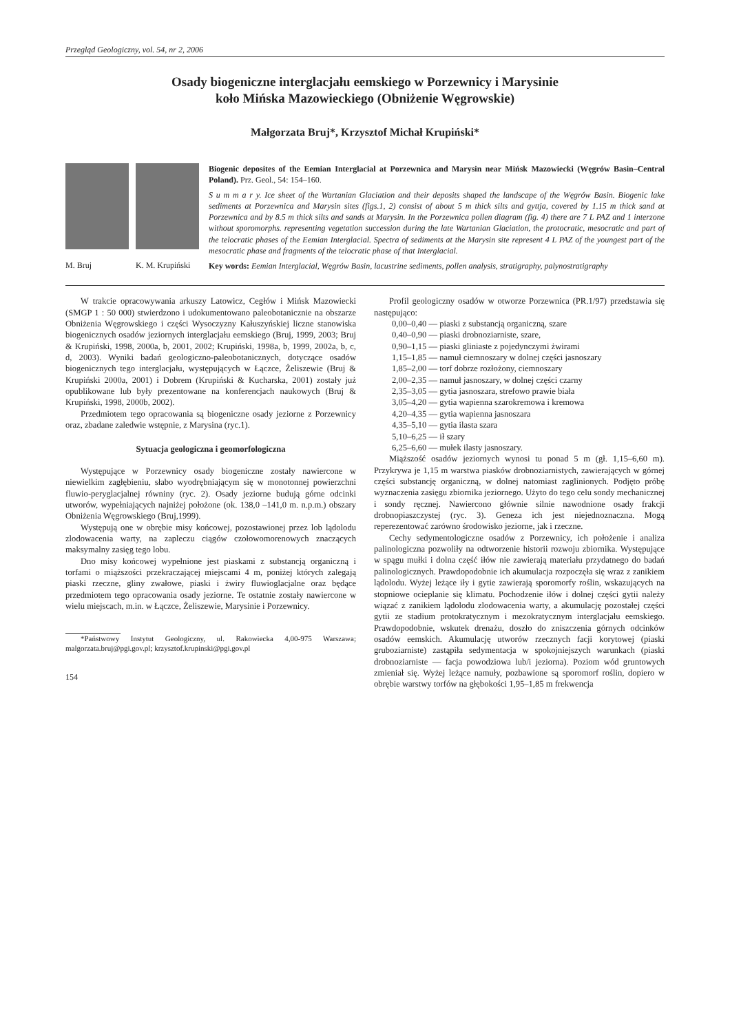Przegląd Geologiczny, vol. 54, nr 2, 2006
Osady biogeniczne interglacjału eemskiego w Porzewnicy i Marysinie
koło Mińska Mazowieckiego (Obniżenie Węgrowskie)
Małgorzata Bruj*, Krzysztof Michał Krupiński*
M. Bruj K. M. Krupiński
Biogenic deposites of the Eemian Interglacial at Porzewnica and Marysin near Mińsk Mazowiecki (Węgrów Basin–Central Poland). Prz. Geol., 54: 154–160.
S u m m a r y. Ice sheet of the Wartanian Glaciation and their deposits shaped the landscape of the Węgrów Basin. Biogenic lake sediments at Porzewnica and Marysin sites (figs.1, 2) consist of about 5 m thick silts and gyttja, covered by 1.15 m thick sand at Porzewnica and by 8.5 m thick silts and sands at Marysin. In the Porzewnica pollen diagram (fig. 4) there are 7 L PAZ and 1 interzone without sporomorphs. representing vegetation succession during the late Wartanian Glaciation, the protocratic, mesocratic and part of the telocratic phases of the Eemian Interglacial. Spectra of sediments at the Marysin site represent 4 L PAZ of the youngest part of the mesocratic phase and fragments of the telocratic phase of that Interglacial.
Key words: Eemian Interglacial, Węgrów Basin, lacustrine sediments, pollen analysis, stratigraphy, palynostratigraphy
W trakcie opracowywania arkuszy Latowicz, Cegłów i Mińsk Mazowiecki (SMGP 1 : 50 000) stwierdzono i udokumentowano paleobotanicznie na obszarze Obniżenia Węgrowskiego i części Wysoczyzny Kałuszyńskiej liczne stanowiska biogenicznych osadów jeziornych interglacjału eemskiego (Bruj, 1999, 2003; Bruj & Krupiński, 1998, 2000a, b, 2001, 2002; Krupiński, 1998a, b, 1999, 2002a, b, c, d, 2003). Wyniki badań geologiczno-paleobotanicznych, dotyczące osadów biogenicznych tego interglacjału, występujących w Łączce, Żeliszewie (Bruj & Krupiński 2000a, 2001) i Dobrem (Krupiński & Kucharska, 2001) zostały już opublikowane lub były prezentowane na konferencjach naukowych (Bruj & Krupiński, 1998, 2000b, 2002).
Przedmiotem tego opracowania są biogeniczne osady jeziorne z Porzewnicy oraz, zbadane zaledwie wstępnie, z Marysina (ryc.1).
Sytuacja geologiczna i geomorfologiczna
Występujące w Porzewnicy osady biogeniczne zostały nawiercone w niewielkim zagłębieniu, słabo wyodrębniającym się w monotonnej powierzchni fluwio-peryglacjalnej równiny (ryc. 2). Osady jeziorne budują górne odcinki utworów, wypełniających najniżej położone (ok. 138,0 –141,0 m. n.p.m.) obszary Obniżenia Węgrowskiego (Bruj,1999).
Występują one w obrębie misy końcowej, pozostawionej przez lob lądolodu zlodowacenia warty, na zapleczu ciągów czołowomorenowych znaczących maksymalny zasięg tego lobu.
Dno misy końcowej wypełnione jest piaskami z substancją organiczną i torfami o miąższości przekraczającej miejscami 4 m, poniżej których zalegają piaski rzeczne, gliny zwałowe, piaski i żwiry fluwioglacjalne oraz będące przedmiotem tego opracowania osady jeziorne. Te ostatnie zostały nawiercone w wielu miejscach, m.in. w Łączce, Żeliszewie, Marysinie i Porzewnicy.
*Państwowy Instytut Geologiczny, ul. Rakowiecka 4,00-975 Warszawa; malgorzata.bruj@pgi.gov.pl; krzysztof.krupinski@pgi.gov.pl
154
Profil geologiczny osadów w otworze Porzewnica (PR.1/97) przedstawia się następująco:
0,00–0,40 — piaski z substancją organiczną, szare
0,40–0,90 — piaski drobnoziarniste, szare,
0,90–1,15 — piaski gliniaste z pojedynczymi żwirami
1,15–1,85 — namuł ciemnoszary w dolnej części jasnoszary
1,85–2,00 — torf dobrze rozłożony, ciemnoszary
2,00–2,35 — namuł jasnoszary, w dolnej części czarny
2,35–3,05 — gytia jasnoszara, strefowo prawie biała
3,05–4,20 — gytia wapienna szarokremowa i kremowa
4,20–4,35 — gytia wapienna jasnoszara
4,35–5,10 — gytia ilasta szara
5,10–6,25 — ił szary
6,25–6,60 — mułek ilasty jasnoszary.
Miąższość osadów jeziornych wynosi tu ponad 5 m (gł. 1,15–6,60 m). Przykrywa je 1,15 m warstwa piasków drobnoziarnistych, zawierających w górnej części substancję organiczną, w dolnej natomiast zaglinionych. Podjęto próbę wyznaczenia zasięgu zbiornika jeziornego. Użyto do tego celu sondy mechanicznej i sondy ręcznej. Nawiercono głównie silnie nawodnione osady frakcji drobnopiaszczystej (ryc. 3). Geneza ich jest niejednoznaczna. Mogą reperezentować zarówno środowisko jeziorne, jak i rzeczne.
Cechy sedymentologiczne osadów z Porzewnicy, ich położenie i analiza palinologiczna pozwoliły na odtworzenie historii rozwoju zbiornika. Występujące w spągu mułki i dolna część iłów nie zawierają materiału przydatnego do badań palinologicznych. Prawdopodobnie ich akumulacja rozpoczęła się wraz z zanikiem lądolodu. Wyżej leżące iły i gytie zawierają sporomorfy roślin, wskazujących na stopniowe ocieplanie się klimatu. Pochodzenie iłów i dolnej części gytii należy wiązać z zanikiem lądolodu zlodowacenia warty, a akumulację pozostałej części gytii ze stadium protokratycznym i mezokratycznym interglacjału eemskiego. Prawdopodobnie, wskutek drenażu, doszło do zniszczenia górnych odcinków osadów eemskich. Akumulację utworów rzecznych facji korytowej (piaski gruboziarniste) zastąpiła sedymentacja w spokojniejszych warunkach (piaski drobnoziarniste — facja powodziowa lub/i jeziorna). Poziom wód gruntowych zmieniał się. Wyżej leżące namuły, pozbawione są sporomorf roślin, dopiero w obrębie warstwy torfów na głębokości 1,95–1,85 m frekwencja